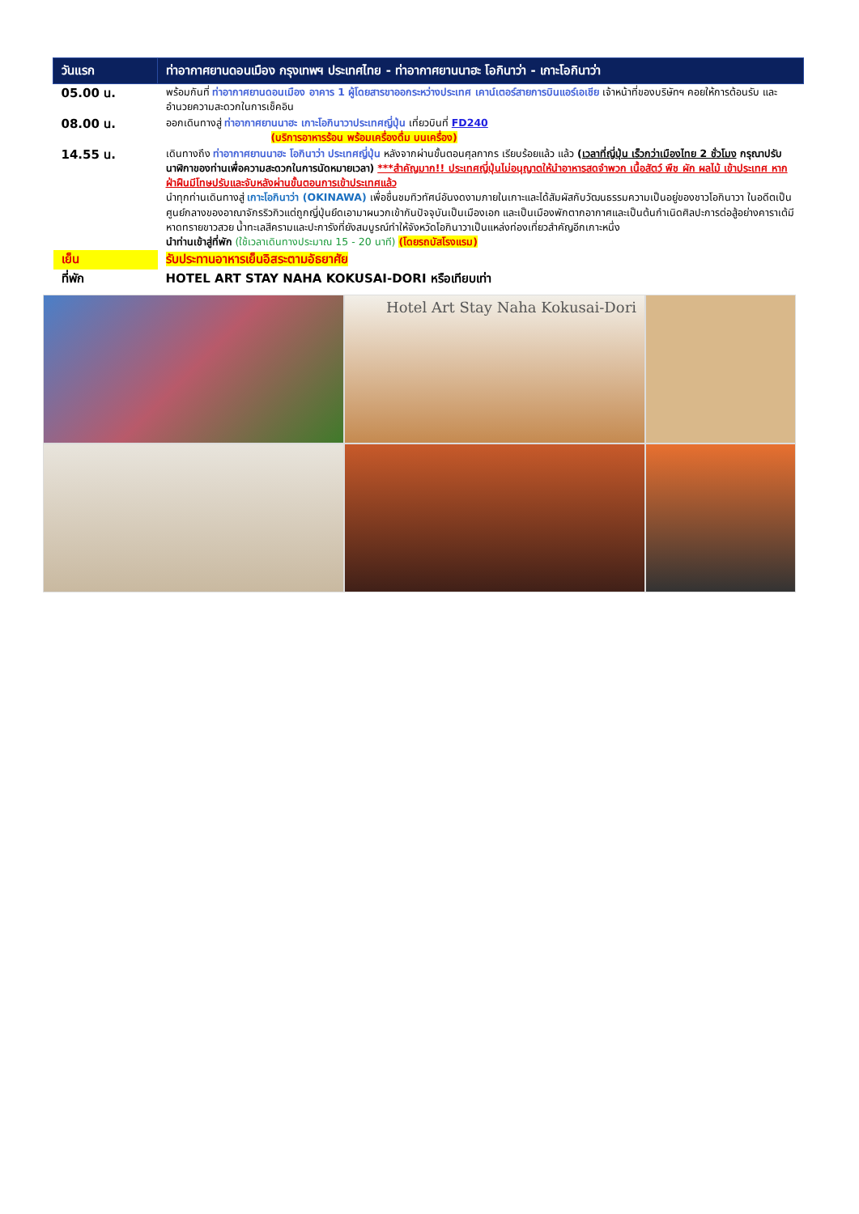| วันแรก | ท่าอากาศยานดอนเมือง กรุงเทพฯ ประเทศไทย - ท่าอากาศยานนาฮะ โอกินาว่า - เกาะโอกินาว่า |
| --- | --- |
| 05.00 น. | พร้อมกันที่ ท่าอากาศยานดอนเมือง อาคาร 1 ผู้โดยสารขาออกระหว่างประเทศ เคาน์เตอร์สายการบินแอร์เอเชีย เจ้าหน้าที่ของบริษัทฯ คอยให้การต้อนรับ และอำนวยความสะดวกในการเช็คอิน |
| 08.00 น. | ออกเดินทางสู่ ท่าอากาศยานนาฮะ เกาะโอกินาวาประเทศญี่ปุ่น เที่ยวบินที่ FD240 (บริการอาหารร้อน พร้อมเครื่องดื่ม บนเครื่อง) |
| 14.55 น. | เดินทางถึง ท่าอากาศยานนาฮะ โอกินาว่า ประเทศญี่ปุ่น หลังจากผ่านขั้นตอนศุลกากร เรียบร้อยแล้ว แล้ว ( เวลาที่ญี่ปุ่น เร็วกว่าเมืองไทย 2 ชั่วโมง กรุณาปรับนาฬิกาของท่านเพื่อความสะดวกในการนัดหมายเวลา) ***สำคัญมาก!! ประเทศญี่ปุ่นไม่อนุญาตให้นำอาหารสดจำพวก เนื้อสัตว์ พืช ผัก ผลไม้ เข้าประเทศ หากฝ่าฝืนมีโทษปรับและจับหลังผ่านขั้นตอนการเข้าประเทศแล้ว นำทุกท่านเดินทางสู่ เกาะโอกินาว่า (OKINAWA) เพื่อชื่นชมทิวทัศน์อันงดงามภายในเกาะและได้สัมผัสกับวัฒนธรรมความเป็นอยู่ของชาวโอกินาวา ในอดีตเป็นศูนย์กลางของอาณาจักรริวกิวแต่ถูกญี่ปุ่นยึดเอามาผนวกเข้ากันปัจจุบันเป็นเมืองเอก และเป็นเมืองพักตากอากาศและเป็นต้นกำเนิดศิลปะการต่อสู้อย่างคาราเต้มีหาดทรายขาวสวย น้ำทะเลสีครามและปะการังที่ยังสมบูรณ์ทำให้จังหวัดโอกินาวาเป็นแหล่งท่องเที่ยวสำคัญอีกเกาะหนึ่ง นำท่านเข้าสู่ที่พัก (ใช้เวลาเดินทางประมาณ 15 - 20 นาที) (โดยรถบัสโรงแรม) |
| เย็น | รับประทานอาหารเย็นอิสระตามอัธยาศัย |
| ที่พัก | HOTEL ART STAY NAHA KOKUSAI-DORI หรือเทียบเท่า |
Hotel Art Stay Naha Kokusai-Dori